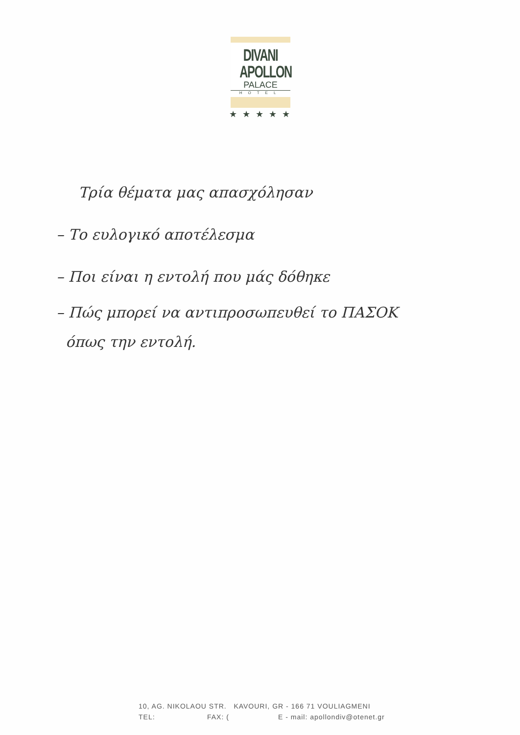DIVANI
APOLLON
PALACE
HOTEL
★ ★ ★ ★ ★
Τρία θέματα μας απασχόλησαν
– Το ευλογικό αποτέλεσμα
– Ποι είναι η εντολή που μάς δόθηκε
– Πώς μπορεί να αντιπροσωπευθεί το ΠΑΣΟΚ
όπως την εντολή.
10, AG. NIKOLAOU STR. KAVOURI, GR - 166 71 VOULIAGMENI
TEL: FAX: (E - mail: apollondiv@otenet.gr